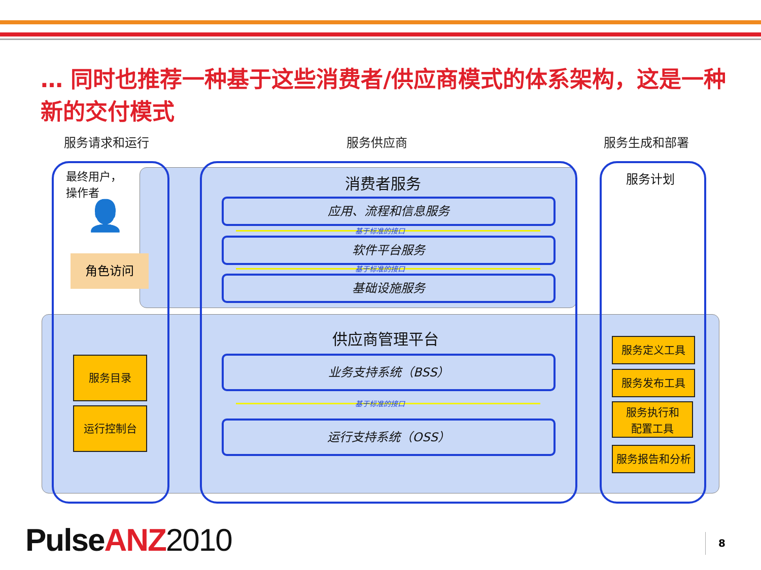… 同时也推荐一种基于这些消费者/供应商模式的体系架构，这是一种新的交付模式
服务请求和运行 服务供应商 服务生成和部署
最终用户，
操作者
👤
角色访问
消费者服务
应用、流程和信息服务
基于标准的接口
软件平台服务
基于标准的接口
基础设施服务
服务计划
供应商管理平台
业务支持系统（BSS）
基于标准的接口
运行支持系统（OSS）
服务目录
运行控制台
服务定义工具
服务发布工具
服务执行和
配置工具
服务报告和分析
Pulse ANZ 2010 8